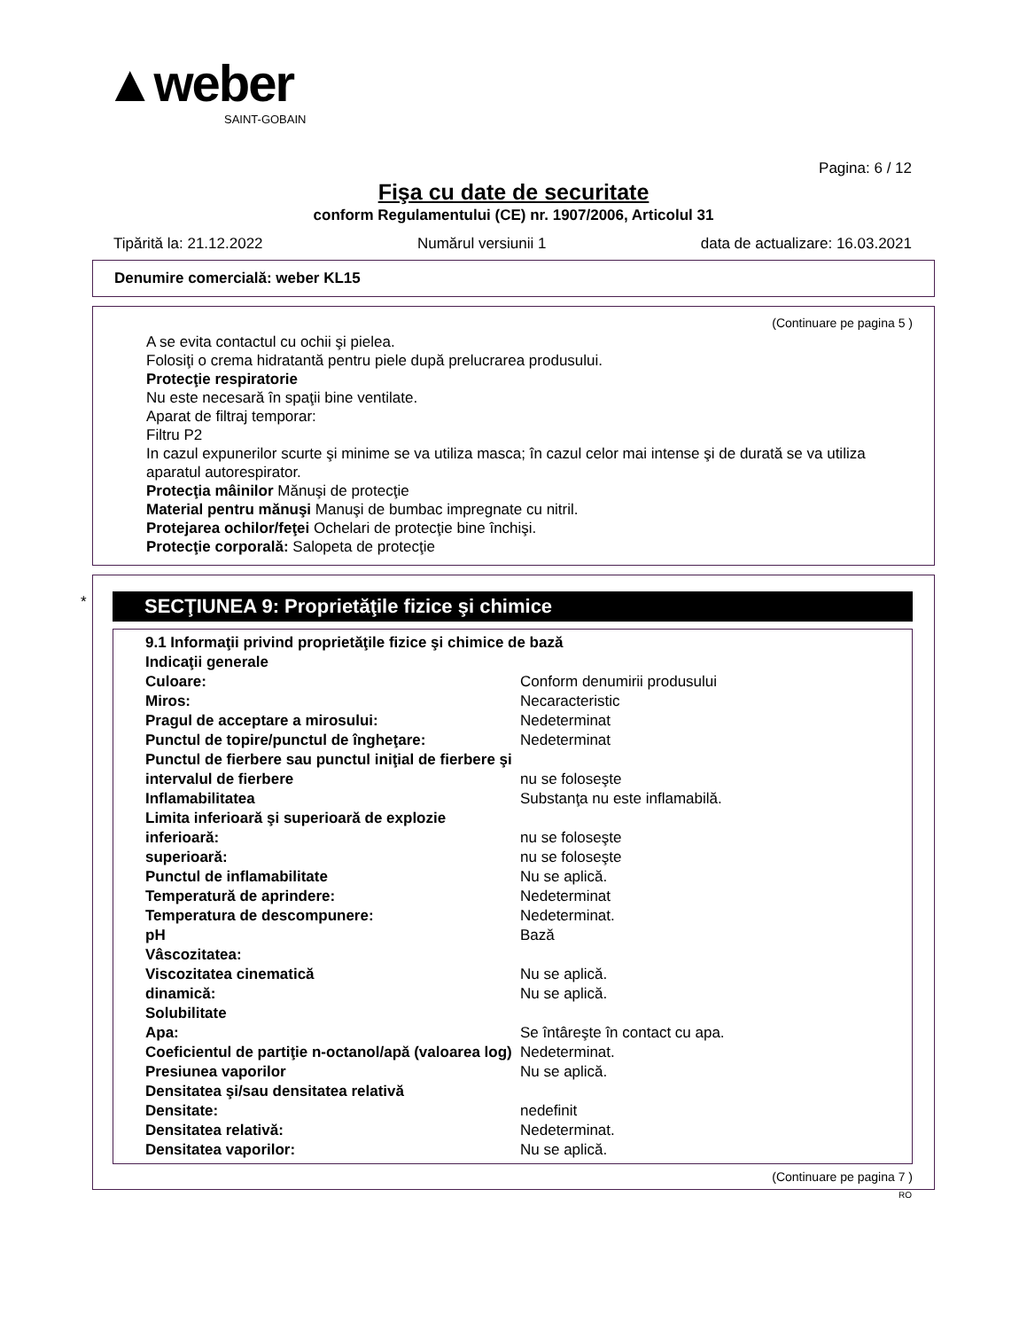▲weber
SAINT-GOBAIN
Pagina: 6 / 12
Fişa cu date de securitate
conform Regulamentului (CE) nr. 1907/2006, Articolul 31
Tipărită la: 21.12.2022 Numărul versiunii 1 data de actualizare: 16.03.2021
Denumire comercială: weber KL15
(Continuare pe pagina 5 )
A se evita contactul cu ochii şi pielea.
Folosiţi o crema hidratantă pentru piele după prelucrarea produsului.
Protecţie respiratorie
Nu este necesară în spaţii bine ventilate.
Aparat de filtraj temporar:
Filtru P2
In cazul expunerilor scurte şi minime se va utiliza masca; în cazul celor mai intense şi de durată se va utiliza aparatul autorespirator.
Protecţia mâinilor Mănuşi de protecţie
Material pentru mănuşi Manuşi de bumbac impregnate cu nitril.
Protejarea ochilor/feţei Ochelari de protecţie bine închişi.
Protecţie corporală: Salopeta de protecţie
*
SECŢIUNEA 9: Proprietăţile fizice şi chimice
| 9.1 Informaţii privind proprietăţile fizice şi chimice de bază | |
| Indicaţii generale | |
| Culoare: | Conform denumirii produsului |
| Miros: | Necaracteristic |
| Pragul de acceptare a mirosului: | Nedeterminat |
| Punctul de topire/punctul de îngheţare: | Nedeterminat |
| Punctul de fierbere sau punctul iniţial de fierbere şi intervalul de fierbere | nu se foloseşte |
| Inflamabilitatea | Substanţa nu este inflamabilă. |
| Limita inferioară şi superioară de explozie | |
| inferioară: | nu se foloseşte |
| superioară: | nu se foloseşte |
| Punctul de inflamabilitate | Nu se aplică. |
| Temperatură de aprindere: | Nedeterminat |
| Temperatura de descompunere: | Nedeterminat. |
| pH | Bază |
| Vâscozitatea: | |
| Viscozitatea cinematică | Nu se aplică. |
| dinamică: | Nu se aplică. |
| Solubilitate | |
| Apa: | Se întâreşte în contact cu apa. |
| Coeficientul de partiţie n-octanol/apă (valoarea log) | Nedeterminat. |
| Presiunea vaporilor | Nu se aplică. |
| Densitatea şi/sau densitatea relativă | |
| Densitate: | nedefinit |
| Densitatea relativă: | Nedeterminat. |
| Densitatea vaporilor: | Nu se aplică. |
(Continuare pe pagina 7 )
RO